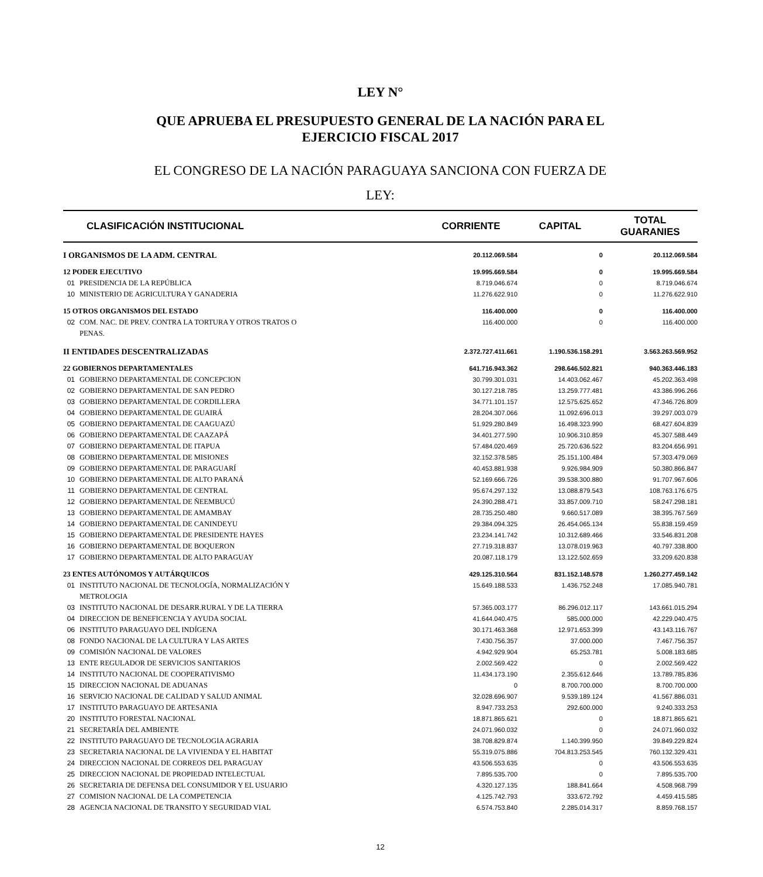LEY N°
QUE APRUEBA EL PRESUPUESTO GENERAL DE LA NACIÓN PARA EL
EJERCICIO FISCAL 2017
EL CONGRESO DE LA NACIÓN PARAGUAYA SANCIONA CON FUERZA DE
LEY:
| CLASIFICACIÓN INSTITUCIONAL | | CORRIENTE | CAPITAL | TOTAL GUARANIES |
| --- | --- | --- | --- | --- |
| I ORGANISMOS DE LA ADM. CENTRAL | | 20.112.069.584 | 0 | 20.112.069.584 |
| 12 PODER EJECUTIVO | | 19.995.669.584 | 0 | 19.995.669.584 |
| 01 | PRESIDENCIA DE LA REPÚBLICA | 8.719.046.674 | 0 | 8.719.046.674 |
| 10 | MINISTERIO DE AGRICULTURA Y GANADERIA | 11.276.622.910 | 0 | 11.276.622.910 |
| 15 OTROS ORGANISMOS DEL ESTADO | | 116.400.000 | 0 | 116.400.000 |
| 02 | COM. NAC. DE PREV. CONTRA LA TORTURA Y OTROS TRATOS O PENAS. | 116.400.000 | 0 | 116.400.000 |
| II ENTIDADES DESCENTRALIZADAS | | 2.372.727.411.661 | 1.190.536.158.291 | 3.563.263.569.952 |
| 22 GOBIERNOS DEPARTAMENTALES | | 641.716.943.362 | 298.646.502.821 | 940.363.446.183 |
| 01 | GOBIERNO DEPARTAMENTAL DE CONCEPCION | 30.799.301.031 | 14.403.062.467 | 45.202.363.498 |
| 02 | GOBIERNO DEPARTAMENTAL DE SAN PEDRO | 30.127.218.785 | 13.259.777.481 | 43.386.996.266 |
| 03 | GOBIERNO DEPARTAMENTAL DE CORDILLERA | 34.771.101.157 | 12.575.625.652 | 47.346.726.809 |
| 04 | GOBIERNO DEPARTAMENTAL DE GUAIRÁ | 28.204.307.066 | 11.092.696.013 | 39.297.003.079 |
| 05 | GOBIERNO DEPARTAMENTAL DE CAAGUAZÚ | 51.929.280.849 | 16.498.323.990 | 68.427.604.839 |
| 06 | GOBIERNO DEPARTAMENTAL DE CAAZAPÁ | 34.401.277.590 | 10.906.310.859 | 45.307.588.449 |
| 07 | GOBIERNO DEPARTAMENTAL DE ITAPUA | 57.484.020.469 | 25.720.636.522 | 83.204.656.991 |
| 08 | GOBIERNO DEPARTAMENTAL DE MISIONES | 32.152.378.585 | 25.151.100.484 | 57.303.479.069 |
| 09 | GOBIERNO DEPARTAMENTAL DE PARAGUARÍ | 40.453.881.938 | 9.926.984.909 | 50.380.866.847 |
| 10 | GOBIERNO DEPARTAMENTAL DE ALTO PARANÁ | 52.169.666.726 | 39.538.300.880 | 91.707.967.606 |
| 11 | GOBIERNO DEPARTAMENTAL DE CENTRAL | 95.674.297.132 | 13.088.879.543 | 108.763.176.675 |
| 12 | GOBIERNO DEPARTAMENTAL DE ÑEEMBUCÚ | 24.390.288.471 | 33.857.009.710 | 58.247.298.181 |
| 13 | GOBIERNO DEPARTAMENTAL DE AMAMBAY | 28.735.250.480 | 9.660.517.089 | 38.395.767.569 |
| 14 | GOBIERNO DEPARTAMENTAL DE CANINDEYU | 29.384.094.325 | 26.454.065.134 | 55.838.159.459 |
| 15 | GOBIERNO DEPARTAMENTAL DE PRESIDENTE HAYES | 23.234.141.742 | 10.312.689.466 | 33.546.831.208 |
| 16 | GOBIERNO DEPARTAMENTAL DE BOQUERON | 27.719.318.837 | 13.078.019.963 | 40.797.338.800 |
| 17 | GOBIERNO DEPARTAMENTAL DE ALTO PARAGUAY | 20.087.118.179 | 13.122.502.659 | 33.209.620.838 |
| 23 ENTES AUTÓNOMOS Y AUTÁRQUICOS | | 429.125.310.564 | 831.152.148.578 | 1.260.277.459.142 |
| 01 | INSTITUTO NACIONAL DE TECNOLOGÍA, NORMALIZACIÓN Y METROLOGIA | 15.649.188.533 | 1.436.752.248 | 17.085.940.781 |
| 03 | INSTITUTO NACIONAL DE DESARR.RURAL Y DE LA TIERRA | 57.365.003.177 | 86.296.012.117 | 143.661.015.294 |
| 04 | DIRECCION DE BENEFICENCIA Y AYUDA SOCIAL | 41.644.040.475 | 585.000.000 | 42.229.040.475 |
| 06 | INSTITUTO PARAGUAYO DEL INDÍGENA | 30.171.463.368 | 12.971.653.399 | 43.143.116.767 |
| 08 | FONDO NACIONAL DE LA CULTURA Y LAS ARTES | 7.430.756.357 | 37.000.000 | 7.467.756.357 |
| 09 | COMISIÓN NACIONAL DE VALORES | 4.942.929.904 | 65.253.781 | 5.008.183.685 |
| 13 | ENTE REGULADOR DE SERVICIOS SANITARIOS | 2.002.569.422 | 0 | 2.002.569.422 |
| 14 | INSTITUTO NACIONAL DE COOPERATIVISMO | 11.434.173.190 | 2.355.612.646 | 13.789.785.836 |
| 15 | DIRECCION NACIONAL DE ADUANAS | 0 | 8.700.700.000 | 8.700.700.000 |
| 16 | SERVICIO NACIONAL DE CALIDAD Y SALUD ANIMAL | 32.028.696.907 | 9.539.189.124 | 41.567.886.031 |
| 17 | INSTITUTO PARAGUAYO DE ARTESANIA | 8.947.733.253 | 292.600.000 | 9.240.333.253 |
| 20 | INSTITUTO FORESTAL NACIONAL | 18.871.865.621 | 0 | 18.871.865.621 |
| 21 | SECRETARÍA DEL AMBIENTE | 24.071.960.032 | 0 | 24.071.960.032 |
| 22 | INSTITUTO PARAGUAYO DE TECNOLOGIA AGRARIA | 38.708.829.874 | 1.140.399.950 | 39.849.229.824 |
| 23 | SECRETARIA NACIONAL DE LA VIVIENDA Y EL HABITAT | 55.319.075.886 | 704.813.253.545 | 760.132.329.431 |
| 24 | DIRECCION NACIONAL DE CORREOS DEL PARAGUAY | 43.506.553.635 | 0 | 43.506.553.635 |
| 25 | DIRECCION NACIONAL DE PROPIEDAD INTELECTUAL | 7.895.535.700 | 0 | 7.895.535.700 |
| 26 | SECRETARIA DE DEFENSA DEL CONSUMIDOR Y EL USUARIO | 4.320.127.135 | 188.841.664 | 4.508.968.799 |
| 27 | COMISION NACIONAL DE LA COMPETENCIA | 4.125.742.793 | 333.672.792 | 4.459.415.585 |
| 28 | AGENCIA NACIONAL DE TRANSITO Y SEGURIDAD VIAL | 6.574.753.840 | 2.285.014.317 | 8.859.768.157 |
12